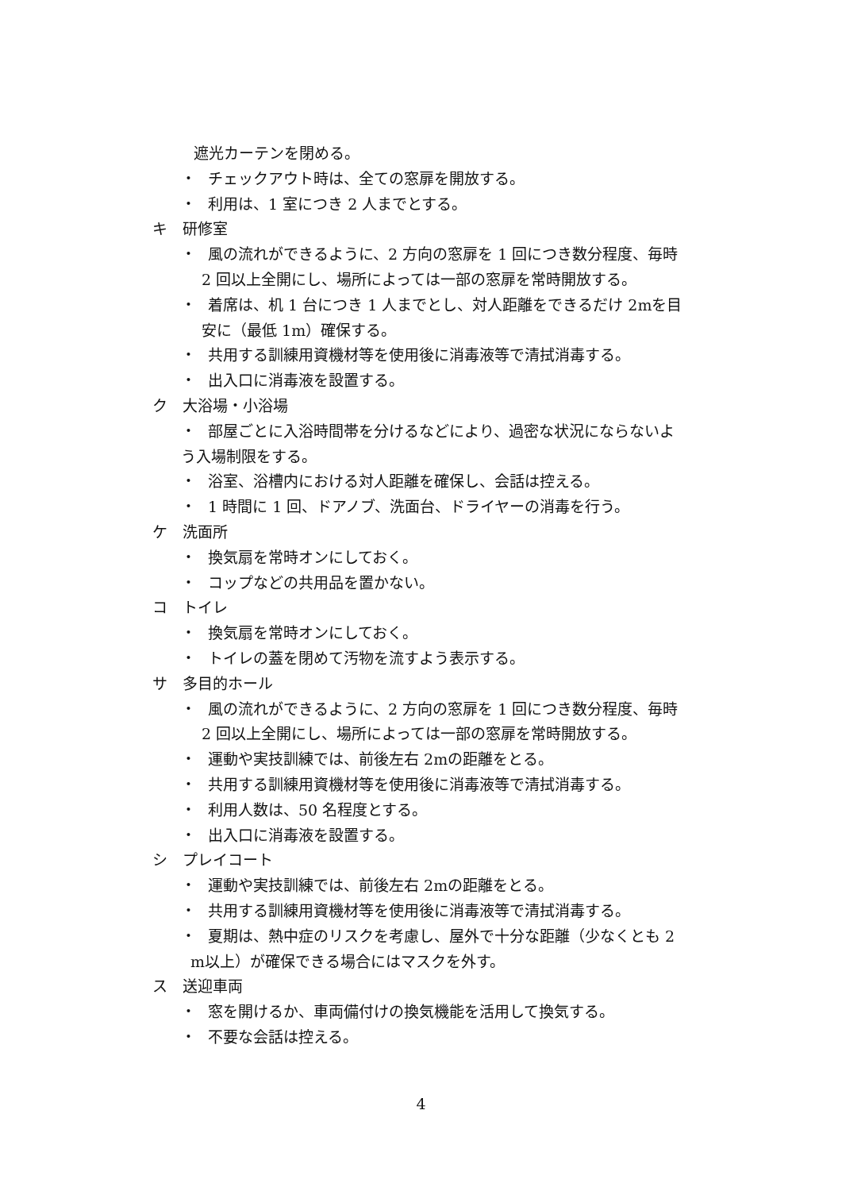遮光カーテンを閉める。
・ チェックアウト時は、全ての窓扉を開放する。
・ 利用は、1 室につき 2 人までとする。
キ　研修室
・ 風の流れができるように、2 方向の窓扉を 1 回につき数分程度、毎時
2 回以上全開にし、場所によっては一部の窓扉を常時開放する。
・ 着席は、机 1 台につき 1 人までとし、対人距離をできるだけ 2mを目
安に（最低 1m）確保する。
・ 共用する訓練用資機材等を使用後に消毒液等で清拭消毒する。
・ 出入口に消毒液を設置する。
ク　大浴場・小浴場
・ 部屋ごとに入浴時間帯を分けるなどにより、過密な状況にならないよ
う入場制限をする。
・ 浴室、浴槽内における対人距離を確保し、会話は控える。
・ 1 時間に 1 回、ドアノブ、洗面台、ドライヤーの消毒を行う。
ケ　洗面所
・ 換気扇を常時オンにしておく。
・ コップなどの共用品を置かない。
コ　トイレ
・ 換気扇を常時オンにしておく。
・ トイレの蓋を閉めて汚物を流すよう表示する。
サ　多目的ホール
・ 風の流れができるように、2 方向の窓扉を 1 回につき数分程度、毎時
2 回以上全開にし、場所によっては一部の窓扉を常時開放する。
・ 運動や実技訓練では、前後左右 2mの距離をとる。
・ 共用する訓練用資機材等を使用後に消毒液等で清拭消毒する。
・ 利用人数は、50 名程度とする。
・ 出入口に消毒液を設置する。
シ　プレイコート
・ 運動や実技訓練では、前後左右 2mの距離をとる。
・ 共用する訓練用資機材等を使用後に消毒液等で清拭消毒する。
・ 夏期は、熱中症のリスクを考慮し、屋外で十分な距離（少なくとも 2
m以上）が確保できる場合にはマスクを外す。
ス　送迎車両
・ 窓を開けるか、車両備付けの換気機能を活用して換気する。
・ 不要な会話は控える。
4